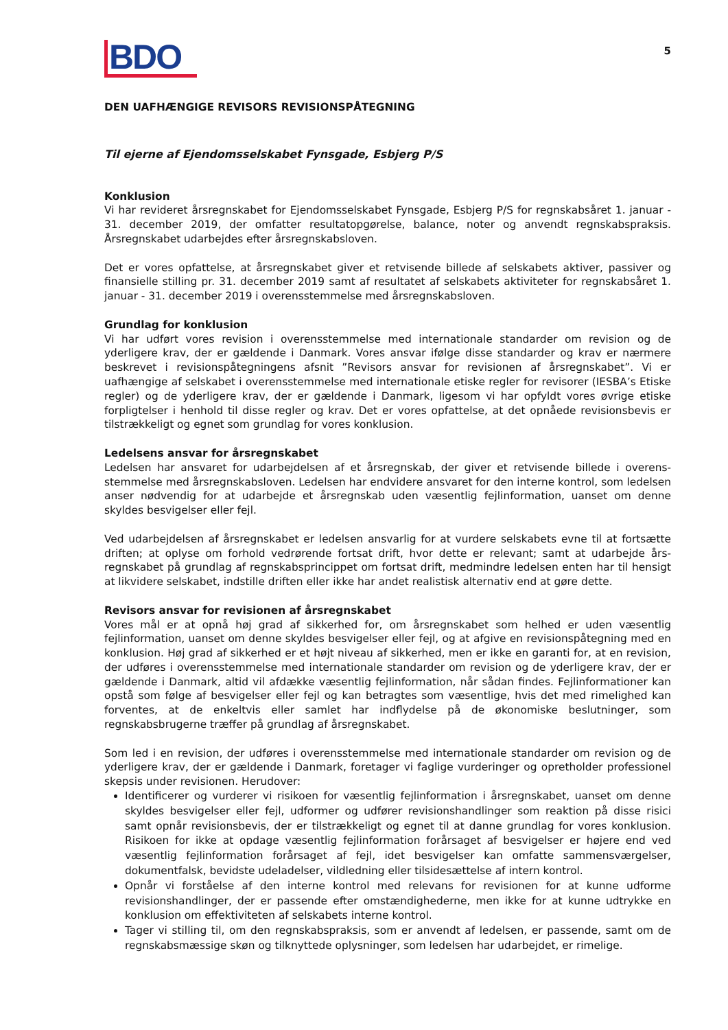BDO
5
DEN UAFHÆNGIGE REVISORS REVISIONSPÅTEGNING
Til ejerne af Ejendomsselskabet Fynsgade, Esbjerg P/S
Konklusion
Vi har revideret årsregnskabet for Ejendomsselskabet Fynsgade, Esbjerg P/S for regnskabsåret 1. januar - 31. december 2019, der omfatter resultatopgørelse, balance, noter og anvendt regnskabs­praksis. Årsregnskabet udarbejdes efter årsregnskabsloven.
Det er vores opfattelse, at årsregnskabet giver et retvisende billede af selskabets aktiver, passiver og finansielle stilling pr. 31. december 2019 samt af resultatet af selskabets aktiviteter for regnskabsåret 1. januar - 31. december 2019 i overensstemmelse med årsregnskabsloven.
Grundlag for konklusion
Vi har udført vores revision i overensstemmelse med internationale standarder om revision og de yderligere krav, der er gældende i Danmark. Vores ansvar ifølge disse standarder og krav er nærmere beskrevet i revisionspåtegningens afsnit ”Revisors ansvar for revisionen af årsregnskabet”. Vi er uafhængige af selskabet i overensstemmelse med internationale etiske regler for revisorer (IESBA’s Etiske regler) og de yderligere krav, der er gældende i Danmark, ligesom vi har opfyldt vores øvrige etiske forpligtelser i henhold til disse regler og krav. Det er vores opfattelse, at det opnåede revisionsbevis er tilstrækkeligt og egnet som grundlag for vores konklusion.
Ledelsens ansvar for årsregnskabet
Ledelsen har ansvaret for udarbejdelsen af et årsregnskab, der giver et retvisende billede i overens­stemmelse med årsregnskabsloven. Ledelsen har endvidere ansvaret for den interne kontrol, som ledelsen anser nødvendig for at udarbejde et årsregnskab uden væsentlig fejlinformation, uanset om denne skyldes besvigelser eller fejl.
Ved udarbejdelsen af årsregnskabet er ledelsen ansvarlig for at vurdere selskabets evne til at fortsætte driften; at oplyse om forhold vedrørende fortsat drift, hvor dette er relevant; samt at udarbejde års­regnskabet på grundlag af regnskabsprincippet om fortsat drift, medmindre ledelsen enten har til hensigt at likvidere selskabet, indstille driften eller ikke har andet realistisk alternativ end at gøre dette.
Revisors ansvar for revisionen af årsregnskabet
Vores mål er at opnå høj grad af sikkerhed for, om årsregnskabet som helhed er uden væsentlig fejlinformation, uanset om denne skyldes besvigelser eller fejl, og at afgive en revisionspåtegning med en konklusion. Høj grad af sikkerhed er et højt niveau af sikkerhed, men er ikke en garanti for, at en revision, der udføres i overensstemmelse med internationale standarder om revision og de yderligere krav, der er gældende i Danmark, altid vil afdække væsentlig fejlinformation, når sådan findes. Fejlinformationer kan opstå som følge af besvigelser eller fejl og kan betragtes som væsentlige, hvis det med rimelighed kan forventes, at de enkeltvis eller samlet har indflydelse på de økonomiske beslutninger, som regnskabsbrugerne træffer på grundlag af årsregnskabet.
Som led i en revision, der udføres i overensstemmelse med internationale standarder om revision og de yderligere krav, der er gældende i Danmark, foretager vi faglige vurderinger og opretholder professionel skepsis under revisionen. Herudover:
Identificerer og vurderer vi risikoen for væsentlig fejlinformation i årsregnskabet, uanset om denne skyldes besvigelser eller fejl, udformer og udfører revisionshandlinger som reaktion på disse risici samt opnår revisionsbevis, der er tilstrækkeligt og egnet til at danne grundlag for vores konklusion. Risikoen for ikke at opdage væsentlig fejlinformation forårsaget af besvigelser er højere end ved væsentlig fejlinformation forårsaget af fejl, idet besvigelser kan omfatte sammensværgelser, dokumentfalsk, bevidste udeladelser, vildledning eller tilsidesættelse af intern kontrol.
Opnår vi forståelse af den interne kontrol med relevans for revisionen for at kunne udforme revisionshandlinger, der er passende efter omstændighederne, men ikke for at kunne udtrykke en konklusion om effektiviteten af selskabets interne kontrol.
Tager vi stilling til, om den regnskabspraksis, som er anvendt af ledelsen, er passende, samt om de regnskabsmæssige skøn og tilknyttede oplysninger, som ledelsen har udarbejdet, er rimelige.